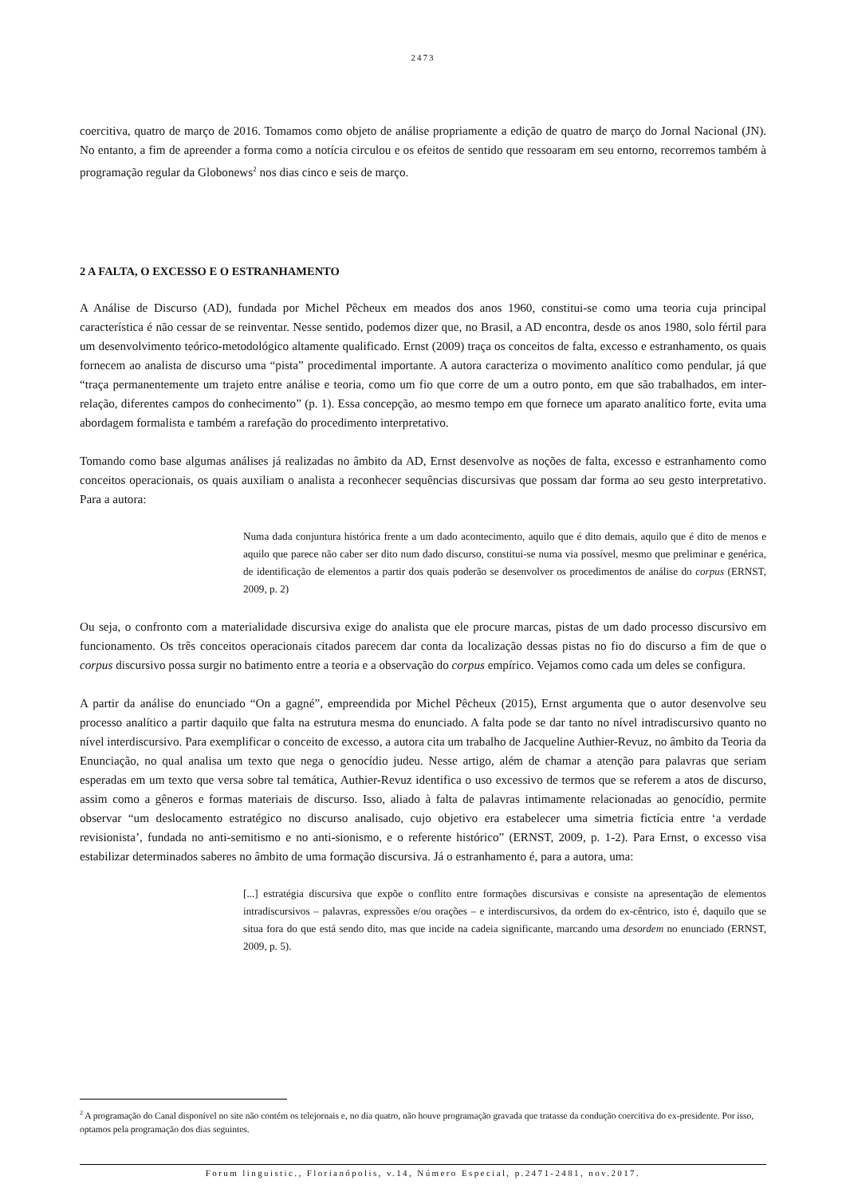2473
coercitiva, quatro de março de 2016. Tomamos como objeto de análise propriamente a edição de quatro de março do Jornal Nacional (JN). No entanto, a fim de apreender a forma como a notícia circulou e os efeitos de sentido que ressoaram em seu entorno, recorremos também à programação regular da Globonews<sup>2</sup> nos dias cinco e seis de março.
2 A FALTA, O EXCESSO E O ESTRANHAMENTO
A Análise de Discurso (AD), fundada por Michel Pêcheux em meados dos anos 1960, constitui-se como uma teoria cuja principal característica é não cessar de se reinventar. Nesse sentido, podemos dizer que, no Brasil, a AD encontra, desde os anos 1980, solo fértil para um desenvolvimento teórico-metodológico altamente qualificado. Ernst (2009) traça os conceitos de falta, excesso e estranhamento, os quais fornecem ao analista de discurso uma “pista” procedimental importante. A autora caracteriza o movimento analítico como pendular, já que “traça permanentemente um trajeto entre análise e teoria, como um fio que corre de um a outro ponto, em que são trabalhados, em inter-relação, diferentes campos do conhecimento” (p. 1). Essa concepção, ao mesmo tempo em que fornece um aparato analítico forte, evita uma abordagem formalista e também a rarefação do procedimento interpretativo.
Tomando como base algumas análises já realizadas no âmbito da AD, Ernst desenvolve as noções de falta, excesso e estranhamento como conceitos operacionais, os quais auxiliam o analista a reconhecer sequências discursivas que possam dar forma ao seu gesto interpretativo. Para a autora:
Numa dada conjuntura histórica frente a um dado acontecimento, aquilo que é dito demais, aquilo que é dito de menos e aquilo que parece não caber ser dito num dado discurso, constitui-se numa via possível, mesmo que preliminar e genérica, de identificação de elementos a partir dos quais poderão se desenvolver os procedimentos de análise do corpus (ERNST, 2009, p. 2)
Ou seja, o confronto com a materialidade discursiva exige do analista que ele procure marcas, pistas de um dado processo discursivo em funcionamento. Os três conceitos operacionais citados parecem dar conta da localização dessas pistas no fio do discurso a fim de que o corpus discursivo possa surgir no batimento entre a teoria e a observação do corpus empírico. Vejamos como cada um deles se configura.
A partir da análise do enunciado “On a gagné”, empreendida por Michel Pêcheux (2015), Ernst argumenta que o autor desenvolve seu processo analítico a partir daquilo que falta na estrutura mesma do enunciado. A falta pode se dar tanto no nível intradiscursivo quanto no nível interdiscursivo. Para exemplificar o conceito de excesso, a autora cita um trabalho de Jacqueline Authier-Revuz, no âmbito da Teoria da Enunciação, no qual analisa um texto que nega o genocídio judeu. Nesse artigo, além de chamar a atenção para palavras que seriam esperadas em um texto que versa sobre tal temática, Authier-Revuz identifica o uso excessivo de termos que se referem a atos de discurso, assim como a gêneros e formas materiais de discurso. Isso, aliado à falta de palavras intimamente relacionadas ao genocídio, permite observar “um deslocamento estratégico no discurso analisado, cujo objetivo era estabelecer uma simetria fictícia entre ‘a verdade revisionista’, fundada no anti-semitismo e no anti-sionismo, e o referente histórico” (ERNST, 2009, p. 1-2). Para Ernst, o excesso visa estabilizar determinados saberes no âmbito de uma formação discursiva. Já o estranhamento é, para a autora, uma:
[...] estratégia discursiva que expõe o conflito entre formações discursivas e consiste na apresentação de elementos intradiscursivos – palavras, expressões e/ou orações – e interdiscursivos, da ordem do ex-cêntrico, isto é, daquilo que se situa fora do que está sendo dito, mas que incide na cadeia significante, marcando uma desordem no enunciado (ERNST, 2009, p. 5).
<sup>2</sup> A programação do Canal disponível no site não contém os telejornais e, no dia quatro, não houve programação gravada que tratasse da condução coercitiva do ex-presidente. Por isso, optamos pela programação dos dias seguintes.
Forum linguistic., Florianópolis, v.14, Número Especial, p.2471-2481, nov.2017.